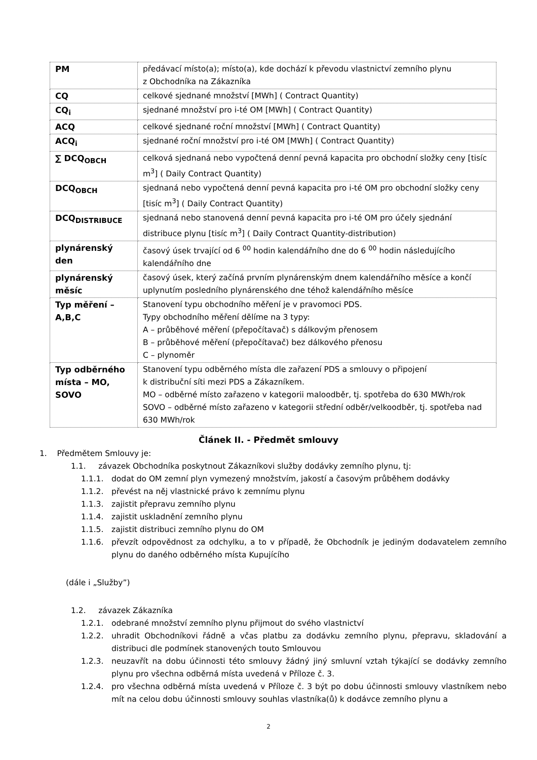| PM | předávací místo(a); místo(a), kde dochází k převodu vlastnictví zemního plynu z Obchodníka na Zákazníka |
| CQ | celkové sjednané množství [MWh] ( Contract Quantity) |
| CQ<sub>i</sub> | sjednané množství pro i-té OM [MWh] ( Contract Quantity) |
| ACQ | celkové sjednané roční množství [MWh] ( Contract Quantity) |
| ACQ<sub>i</sub> | sjednané roční množství pro i-té OM [MWh] ( Contract Quantity) |
| ∑ DCQ<sub>OBCH</sub> | celková sjednaná nebo vypočtená denní pevná kapacita pro obchodní složky ceny [tisíc m<sup>3</sup>] ( Daily Contract Quantity) |
| DCQ<sub>OBCH</sub> | sjednaná nebo vypočtená denní pevná kapacita pro i-té OM pro obchodní složky ceny [tisíc m<sup>3</sup>] ( Daily Contract Quantity) |
| DCQ<sub>DISTRIBUCE</sub> | sjednaná nebo stanovená denní pevná kapacita pro i-té OM pro účely sjednání distribuce plynu [tisíc m<sup>3</sup>] ( Daily Contract Quantity-distribution) |
| plynárenský den | časový úsek trvající od 6 <sup>00</sup> hodin kalendářního dne do 6 <sup>00</sup> hodin následujícího kalendářního dne |
| plynárenský měsíc | časový úsek, který začíná prvním plynárenským dnem kalendářního měsíce a končí uplynutím posledního plynárenského dne téhož kalendářního měsíce |
| Typ měření – A,B,C | Stanovení typu obchodního měření je v pravomoci PDS. Typy obchodního měření dělíme na 3 typy: A – průběhové měření (přepočítavač) s dálkovým přenosem B – průběhové měření (přepočítavač) bez dálkového přenosu C – plynoměr |
| Typ odběrného místa – MO, SOVO | Stanovení typu odběrného místa dle zařazení PDS a smlouvy o připojení k distribuční síti mezi PDS a Zákazníkem. MO – odběrné místo zařazeno v kategorii maloodběr, tj. spotřeba do 630 MWh/rok SOVO – odběrné místo zařazeno v kategorii střední odběr/velkoodběr, tj. spotřeba nad 630 MWh/rok |
Článek II. - Předmět smlouvy
1. Předmětem Smlouvy je:
1.1. závazek Obchodníka poskytnout Zákazníkovi služby dodávky zemního plynu, tj:
1.1.1. dodat do OM zemní plyn vymezený množstvím, jakostí a časovým průběhem dodávky
1.1.2. převést na něj vlastnické právo k zemnímu plynu
1.1.3. zajistit přepravu zemního plynu
1.1.4. zajistit uskladnění zemního plynu
1.1.5. zajistit distribuci zemního plynu do OM
1.1.6. převzít odpovědnost za odchylku, a to v případě, že Obchodník je jediným dodavatelem zemního plynu do daného odběrného místa Kupujícího
(dále i „Služby”)
1.2. závazek Zákazníka
1.2.1. odebrané množství zemního plynu přijmout do svého vlastnictví
1.2.2. uhradit Obchodníkovi řádně a včas platbu za dodávku zemního plynu, přepravu, skladování a distribuci dle podmínek stanovených touto Smlouvou
1.2.3. neuzavřít na dobu účinnosti této smlouvy žádný jiný smluvní vztah týkající se dodávky zemního plynu pro všechna odběrná místa uvedená v Příloze č. 3.
1.2.4. pro všechna odběrná místa uvedená v Příloze č. 3 být po dobu účinnosti smlouvy vlastníkem nebo mít na celou dobu účinnosti smlouvy souhlas vlastníka(ů) k dodávce zemního plynu a
2